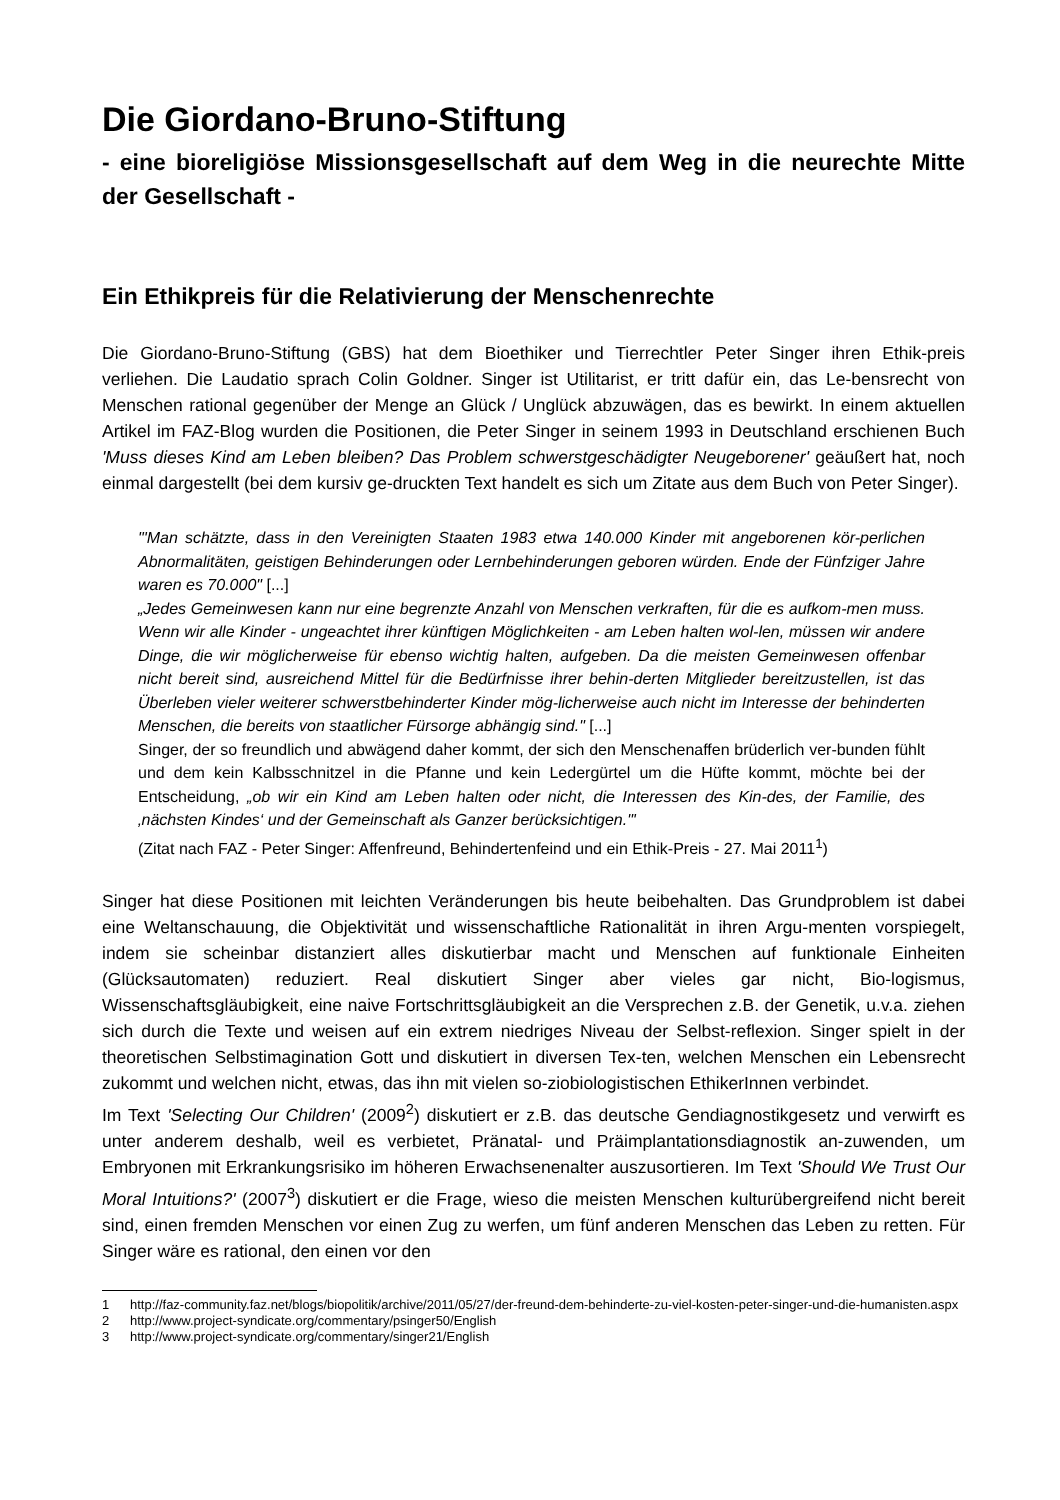Die Giordano-Bruno-Stiftung
- eine bioreligiöse Missionsgesellschaft auf dem Weg in die neurechte Mitte der Gesellschaft -
Ein Ethikpreis für die Relativierung der Menschenrechte
Die Giordano-Bruno-Stiftung (GBS) hat dem Bioethiker und Tierrechtler Peter Singer ihren Ethik-preis verliehen. Die Laudatio sprach Colin Goldner. Singer ist Utilitarist, er tritt dafür ein, das Le-bensrecht von Menschen rational gegenüber der Menge an Glück / Unglück abzuwägen, das es bewirkt. In einem aktuellen Artikel im FAZ-Blog wurden die Positionen, die Peter Singer in seinem 1993 in Deutschland erschienen Buch 'Muss dieses Kind am Leben bleiben? Das Problem schwerstgeschädigter Neugeborener' geäußert hat, noch einmal dargestellt (bei dem kursiv ge-druckten Text handelt es sich um Zitate aus dem Buch von Peter Singer).
"'Man schätzte, dass in den Vereinigten Staaten 1983 etwa 140.000 Kinder mit angeborenen kör-perlichen Abnormalitäten, geistigen Behinderungen oder Lernbehinderungen geboren würden. Ende der Fünfziger Jahre waren es 70.000" [...]
„Jedes Gemeinwesen kann nur eine begrenzte Anzahl von Menschen verkraften, für die es aufkom-men muss. Wenn wir alle Kinder - ungeachtet ihrer künftigen Möglichkeiten - am Leben halten wol-len, müssen wir andere Dinge, die wir möglicherweise für ebenso wichtig halten, aufgeben. Da die meisten Gemeinwesen offenbar nicht bereit sind, ausreichend Mittel für die Bedürfnisse ihrer behin-derten Mitglieder bereitzustellen, ist das Überleben vieler weiterer schwerstbehinderter Kinder mög-licherweise auch nicht im Interesse der behinderten Menschen, die bereits von staatlicher Fürsorge abhängig sind." [...]
Singer, der so freundlich und abwägend daher kommt, der sich den Menschenaffen brüderlich ver-bunden fühlt und dem kein Kalbsschnitzel in die Pfanne und kein Ledergürtel um die Hüfte kommt, möchte bei der Entscheidung, „ob wir ein Kind am Leben halten oder nicht, die Interessen des Kin-des, der Familie, des ‚nächsten Kindes‘ und der Gemeinschaft als Ganzer berücksichtigen."'
(Zitat nach FAZ - Peter Singer: Affenfreund, Behindertenfeind und ein Ethik-Preis - 27. Mai 2011<sup>1</sup>)
Singer hat diese Positionen mit leichten Veränderungen bis heute beibehalten. Das Grundproblem ist dabei eine Weltanschauung, die Objektivität und wissenschaftliche Rationalität in ihren Argu-menten vorspiegelt, indem sie scheinbar distanziert alles diskutierbar macht und Menschen auf funktionale Einheiten (Glücksautomaten) reduziert. Real diskutiert Singer aber vieles gar nicht, Bio-logismus, Wissenschaftsgläubigkeit, eine naive Fortschrittsgläubigkeit an die Versprechen z.B. der Genetik, u.v.a. ziehen sich durch die Texte und weisen auf ein extrem niedriges Niveau der Selbst-reflexion. Singer spielt in der theoretischen Selbstimagination Gott und diskutiert in diversen Tex-ten, welchen Menschen ein Lebensrecht zukommt und welchen nicht, etwas, das ihn mit vielen so-ziobiologistischen EthikerInnen verbindet.
Im Text 'Selecting Our Children' (2009<sup>2</sup>) diskutiert er z.B. das deutsche Gendiagnostikgesetz und verwirft es unter anderem deshalb, weil es verbietet, Pränatal- und Präimplantationsdiagnostik an-zuwenden, um Embryonen mit Erkrankungsrisiko im höheren Erwachsenenalter auszusortieren. Im Text 'Should We Trust Our Moral Intuitions?' (2007<sup>3</sup>) diskutiert er die Frage, wieso die meisten Menschen kulturübergreifend nicht bereit sind, einen fremden Menschen vor einen Zug zu werfen, um fünf anderen Menschen das Leben zu retten. Für Singer wäre es rational, den einen vor den
1 http://faz-community.faz.net/blogs/biopolitik/archive/2011/05/27/der-freund-dem-behinderte-zu-viel-kosten-peter-singer-und-die-humanisten.aspx
2 http://www.project-syndicate.org/commentary/psinger50/English
3 http://www.project-syndicate.org/commentary/singer21/English